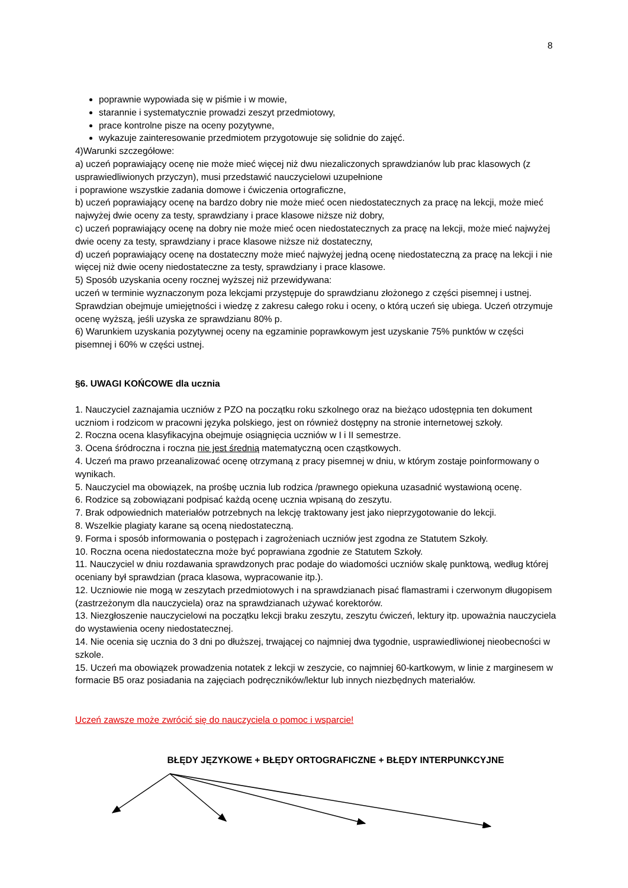8
poprawnie wypowiada się w piśmie i w mowie,
starannie i systematycznie prowadzi zeszyt przedmiotowy,
prace kontrolne pisze na oceny pozytywne,
wykazuje zainteresowanie przedmiotem przygotowuje się solidnie do zajęć.
4)Warunki szczegółowe:
a) uczeń poprawiający ocenę nie może mieć więcej niż dwu niezaliczonych sprawdzianów lub prac klasowych (z usprawiedliwionych przyczyn), musi przedstawić nauczycielowi uzupełnione
i poprawione wszystkie zadania domowe i ćwiczenia ortograficzne,
b) uczeń poprawiający ocenę na bardzo dobry nie może mieć ocen niedostatecznych za pracę na lekcji, może mieć najwyżej dwie oceny za testy, sprawdziany i prace klasowe niższe niż dobry,
c) uczeń poprawiający ocenę na dobry nie może mieć ocen niedostatecznych za pracę na lekcji, może mieć najwyżej dwie oceny za testy, sprawdziany i prace klasowe niższe niż dostateczny,
d) uczeń poprawiający ocenę na dostateczny może mieć najwyżej jedną ocenę niedostateczną za pracę na lekcji i nie więcej niż dwie oceny niedostateczne za testy, sprawdziany i prace klasowe.
5) Sposób uzyskania oceny rocznej wyższej niż przewidywana:
uczeń w terminie wyznaczonym poza lekcjami przystępuje do sprawdzianu złożonego z części pisemnej i ustnej. Sprawdzian obejmuje umiejętności i wiedzę z zakresu całego roku i oceny, o którą uczeń się ubiega. Uczeń otrzymuje ocenę wyższą, jeśli uzyska ze sprawdzianu 80% p.
6) Warunkiem uzyskania pozytywnej oceny na egzaminie poprawkowym jest uzyskanie 75% punktów w części pisemnej i 60% w części ustnej.
§6. UWAGI KOŃCOWE dla ucznia
1. Nauczyciel zaznajamia uczniów z PZO na początku roku szkolnego oraz na bieżąco udostępnia ten dokument uczniom i rodzicom w pracowni języka polskiego, jest on również dostępny na stronie internetowej szkoły.
2. Roczna ocena klasyfikacyjna obejmuje osiągnięcia uczniów w I i II semestrze.
3. Ocena śródroczna i roczna nie jest średnią matematyczną ocen cząstkowych.
4. Uczeń ma prawo przeanalizować ocenę otrzymaną z pracy pisemnej w dniu, w którym zostaje poinformowany o wynikach.
5. Nauczyciel ma obowiązek, na prośbę ucznia lub rodzica /prawnego opiekuna uzasadnić wystawioną ocenę.
6. Rodzice są zobowiązani podpisać każdą ocenę ucznia wpisaną do zeszytu.
7. Brak odpowiednich materiałów potrzebnych na lekcję traktowany jest jako nieprzygotowanie do lekcji.
8. Wszelkie plagiaty karane są oceną niedostateczną.
9. Forma i sposób informowania o postępach i zagrożeniach uczniów jest zgodna ze Statutem Szkoły.
10. Roczna ocena niedostateczna może być poprawiana zgodnie ze Statutem Szkoły.
11. Nauczyciel w dniu rozdawania sprawdzonych prac podaje do wiadomości uczniów skalę punktową, według której oceniany był sprawdzian (praca klasowa, wypracowanie itp.).
12. Uczniowie nie mogą w zeszytach przedmiotowych i na sprawdzianach pisać flamastrami i czerwonym długopisem (zastrzeżonym dla nauczyciela) oraz na sprawdzianach używać korektorów.
13. Niezgłoszenie nauczycielowi na początku lekcji braku zeszytu, zeszytu ćwiczeń, lektury itp. upoważnia nauczyciela do wystawienia oceny niedostatecznej.
14. Nie ocenia się ucznia do 3 dni po dłuższej, trwającej co najmniej dwa tygodnie, usprawiedliwionej nieobecności w szkole.
15. Uczeń ma obowiązek prowadzenia notatek z lekcji w zeszycie, co najmniej 60-kartkowym, w linie z marginesem w formacie B5 oraz posiadania na zajęciach podręczników/lektur lub innych niezbędnych materiałów.
Uczeń zawsze może zwrócić się do nauczyciela o pomoc i wsparcie!
BŁĘDY JĘZYKOWE + BŁĘDY ORTOGRAFICZNE + BŁĘDY INTERPUNKCYJNE